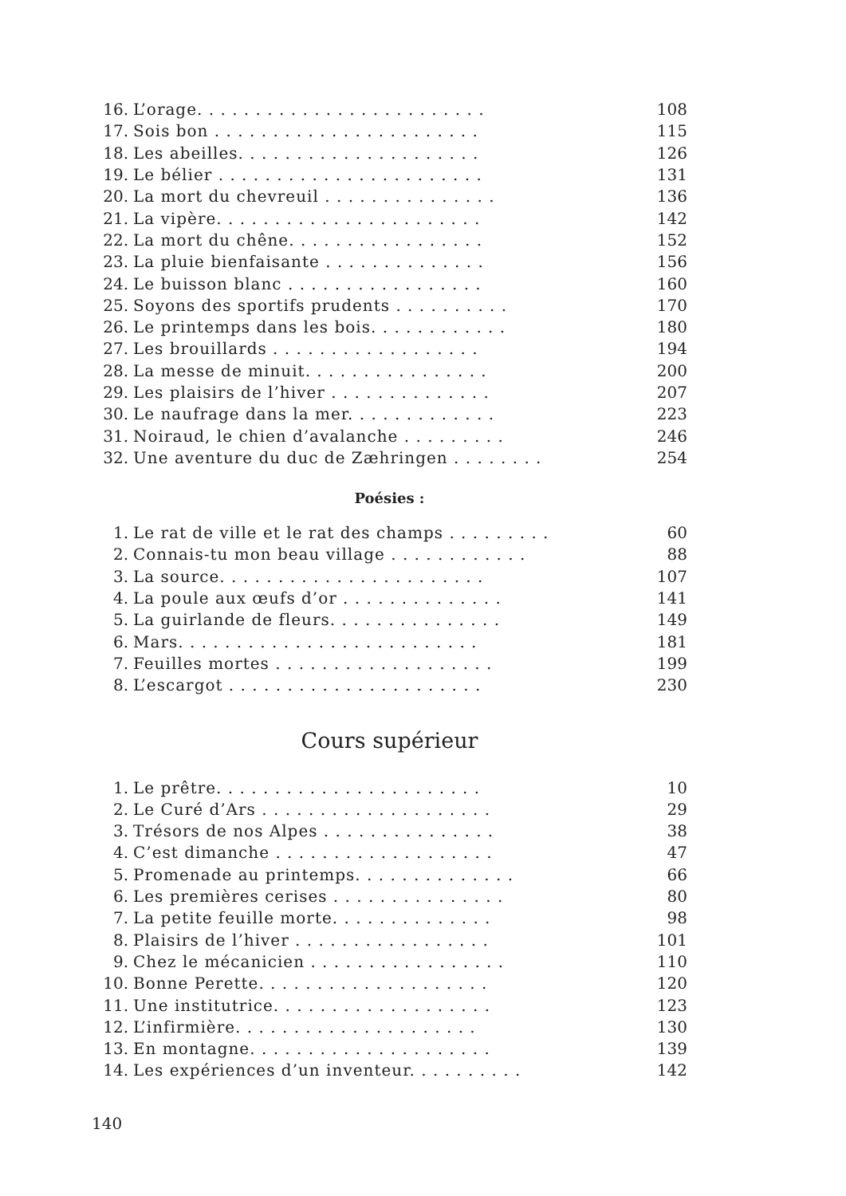| 16. | L’orage. . . . . . . . . . . . . . . . . . . . . . . . . | 108 |
| 17. | Sois bon . . . . . . . . . . . . . . . . . . . . . . . | 115 |
| 18. | Les abeilles. . . . . . . . . . . . . . . . . . . . . | 126 |
| 19. | Le bélier . . . . . . . . . . . . . . . . . . . . . . . | 131 |
| 20. | La mort du chevreuil . . . . . . . . . . . . . . . | 136 |
| 21. | La vipère. . . . . . . . . . . . . . . . . . . . . . . | 142 |
| 22. | La mort du chêne. . . . . . . . . . . . . . . . . | 152 |
| 23. | La pluie bienfaisante . . . . . . . . . . . . . . | 156 |
| 24. | Le buisson blanc . . . . . . . . . . . . . . . . . | 160 |
| 25. | Soyons des sportifs prudents . . . . . . . . . . | 170 |
| 26. | Le printemps dans les bois. . . . . . . . . . . . | 180 |
| 27. | Les brouillards . . . . . . . . . . . . . . . . . . | 194 |
| 28. | La messe de minuit. . . . . . . . . . . . . . . . | 200 |
| 29. | Les plaisirs de l’hiver . . . . . . . . . . . . . . | 207 |
| 30. | Le naufrage dans la mer. . . . . . . . . . . . . | 223 |
| 31. | Noiraud, le chien d’avalanche . . . . . . . . . | 246 |
| 32. | Une aventure du duc de Zæhringen . . . . . . . . | 254 |
Poésies :
| 1. | Le rat de ville et le rat des champs . . . . . . . . . | 60 |
| 2. | Connais-tu mon beau village . . . . . . . . . . . . | 88 |
| 3. | La source. . . . . . . . . . . . . . . . . . . . . . . | 107 |
| 4. | La poule aux œufs d’or . . . . . . . . . . . . . . | 141 |
| 5. | La guirlande de fleurs. . . . . . . . . . . . . . . | 149 |
| 6. | Mars. . . . . . . . . . . . . . . . . . . . . . . . . . | 181 |
| 7. | Feuilles mortes . . . . . . . . . . . . . . . . . . . | 199 |
| 8. | L’escargot . . . . . . . . . . . . . . . . . . . . . . | 230 |
Cours supérieur
| 1. | Le prêtre. . . . . . . . . . . . . . . . . . . . . . . | 10 |
| 2. | Le Curé d’Ars . . . . . . . . . . . . . . . . . . . . | 29 |
| 3. | Trésors de nos Alpes . . . . . . . . . . . . . . . | 38 |
| 4. | C’est dimanche . . . . . . . . . . . . . . . . . . . | 47 |
| 5. | Promenade au printemps. . . . . . . . . . . . . . | 66 |
| 6. | Les premières cerises . . . . . . . . . . . . . . . | 80 |
| 7. | La petite feuille morte. . . . . . . . . . . . . . | 98 |
| 8. | Plaisirs de l’hiver . . . . . . . . . . . . . . . . . | 101 |
| 9. | Chez le mécanicien . . . . . . . . . . . . . . . . . | 110 |
| 10. | Bonne Perette. . . . . . . . . . . . . . . . . . . . | 120 |
| 11. | Une institutrice. . . . . . . . . . . . . . . . . . . | 123 |
| 12. | L’infirmière. . . . . . . . . . . . . . . . . . . . . | 130 |
| 13. | En montagne. . . . . . . . . . . . . . . . . . . . . | 139 |
| 14. | Les expériences d’un inventeur. . . . . . . . . . | 142 |
140